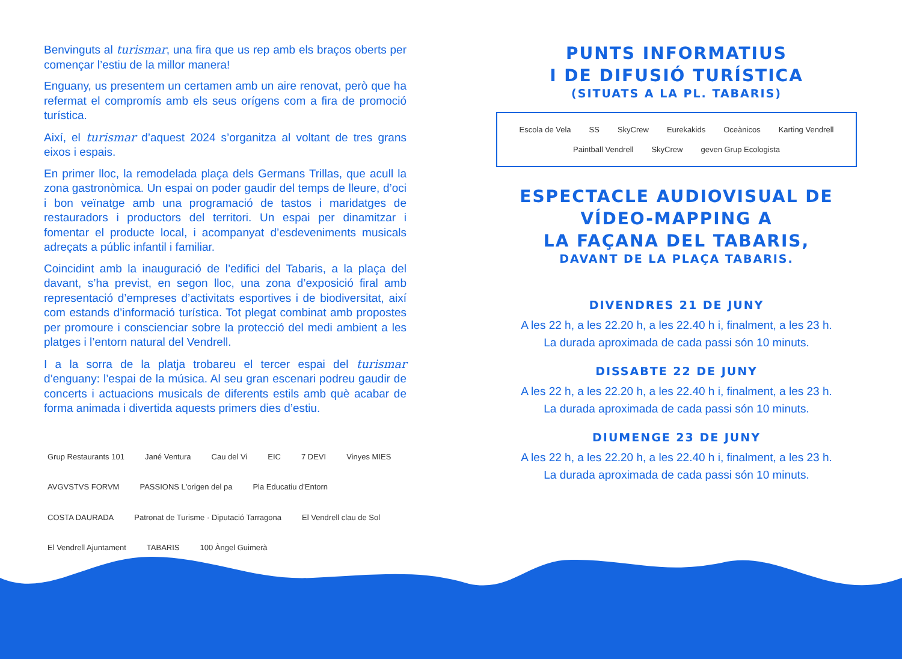Benvinguts al turismar, una fira que us rep amb els braços oberts per començar l’estiu de la millor manera!
Enguany, us presentem un certamen amb un aire renovat, però que ha refermat el compromís amb els seus orígens com a fira de promoció turística.
Així, el turismar d’aquest 2024 s’organitza al voltant de tres grans eixos i espais.
En primer lloc, la remodelada plaça dels Germans Trillas, que acull la zona gastronòmica. Un espai on poder gaudir del temps de lleure, d’oci i bon veïnatge amb una programació de tastos i maridatges de restauradors i productors del territori. Un espai per dinamitzar i fomentar el producte local, i acompanyat d’esdeveniments musicals adreçats a públic infantil i familiar.
Coincidint amb la inauguració de l’edifici del Tabaris, a la plaça del davant, s’ha previst, en segon lloc, una zona d’exposició firal amb representació d’empreses d’activitats esportives i de biodiversitat, així com estands d’informació turística. Tot plegat combinat amb propostes per promoure i conscienciar sobre la protecció del medi ambient a les platges i l’entorn natural del Vendrell.
I a la sorra de la platja trobareu el tercer espai del turismar d’enguany: l’espai de la música. Al seu gran escenari podreu gaudir de concerts i actuacions musicals de diferents estils amb què acabar de forma animada i divertida aquests primers dies d’estiu.
Grup Restaurants 101 Jané Ventura Cau del Vi EIC 7 DEVI Vinyes MIES AVGVSTVS FORVM PASSIONS L'origen del pa Pla Educatiu d'Entorn COSTA DAURADA Patronat de Turisme · Diputació Tarragona El Vendrell clau de Sol El Vendrell Ajuntament TABARIS 100 Àngel Guimerà
PUNTS INFORMATIUS
I DE DIFUSIÓ TURÍSTICA
(SITUATS A LA PL. TABARIS)
Escola de Vela SS SkyCrew Eurekakids Oceànicos Karting Vendrell Paintball Vendrell SkyCrew geven Grup Ecologista
ESPECTACLE AUDIOVISUAL DE
VÍDEO-MAPPING A
LA FAÇANA DEL TABARIS,
DAVANT DE LA PLAÇA TABARIS.
DIVENDRES 21 DE JUNY
A les 22 h, a les 22.20 h, a les 22.40 h i, finalment, a les 23 h.
La durada aproximada de cada passi són 10 minuts.
DISSABTE 22 DE JUNY
A les 22 h, a les 22.20 h, a les 22.40 h i, finalment, a les 23 h.
La durada aproximada de cada passi són 10 minuts.
DIUMENGE 23 DE JUNY
A les 22 h, a les 22.20 h, a les 22.40 h i, finalment, a les 23 h.
La durada aproximada de cada passi són 10 minuts.